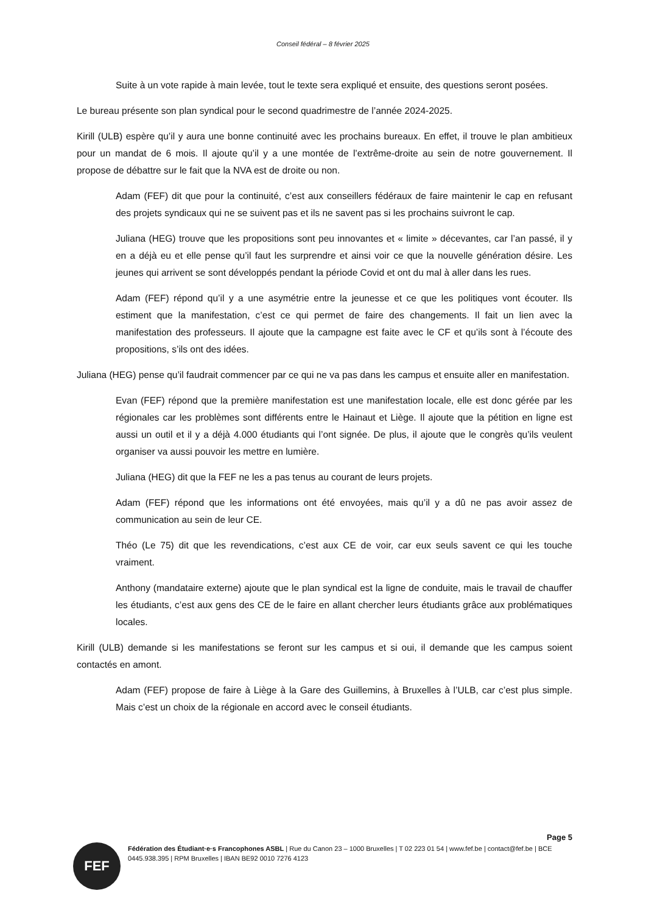Conseil fédéral – 8 février 2025
Suite à un vote rapide à main levée, tout le texte sera expliqué et ensuite, des questions seront posées.
Le bureau présente son plan syndical pour le second quadrimestre de l’année 2024-2025.
Kirill (ULB) espère qu’il y aura une bonne continuité avec les prochains bureaux. En effet, il trouve le plan ambitieux pour un mandat de 6 mois. Il ajoute qu’il y a une montée de l’extrême-droite au sein de notre gouvernement. Il propose de débattre sur le fait que la NVA est de droite ou non.
Adam (FEF) dit que pour la continuité, c’est aux conseillers fédéraux de faire maintenir le cap en refusant des projets syndicaux qui ne se suivent pas et ils ne savent pas si les prochains suivront le cap.
Juliana (HEG) trouve que les propositions sont peu innovantes et « limite » décevantes, car l’an passé, il y en a déjà eu et elle pense qu’il faut les surprendre et ainsi voir ce que la nouvelle génération désire. Les jeunes qui arrivent se sont développés pendant la période Covid et ont du mal à aller dans les rues.
Adam (FEF) répond qu’il y a une asymétrie entre la jeunesse et ce que les politiques vont écouter. Ils estiment que la manifestation, c’est ce qui permet de faire des changements. Il fait un lien avec la manifestation des professeurs. Il ajoute que la campagne est faite avec le CF et qu’ils sont à l’écoute des propositions, s’ils ont des idées.
Juliana (HEG) pense qu’il faudrait commencer par ce qui ne va pas dans les campus et ensuite aller en manifestation.
Evan (FEF) répond que la première manifestation est une manifestation locale, elle est donc gérée par les régionales car les problèmes sont différents entre le Hainaut et Liège. Il ajoute que la pétition en ligne est aussi un outil et il y a déjà 4.000 étudiants qui l’ont signée. De plus, il ajoute que le congrès qu’ils veulent organiser va aussi pouvoir les mettre en lumière.
Juliana (HEG) dit que la FEF ne les a pas tenus au courant de leurs projets.
Adam (FEF) répond que les informations ont été envoyées, mais qu’il y a dû ne pas avoir assez de communication au sein de leur CE.
Théo (Le 75) dit que les revendications, c’est aux CE de voir, car eux seuls savent ce qui les touche vraiment.
Anthony (mandataire externe) ajoute que le plan syndical est la ligne de conduite, mais le travail de chauffer les étudiants, c’est aux gens des CE de le faire en allant chercher leurs étudiants grâce aux problématiques locales.
Kirill (ULB) demande si les manifestations se feront sur les campus et si oui, il demande que les campus soient contactés en amont.
Adam (FEF) propose de faire à Liège à la Gare des Guillemins, à Bruxelles à l’ULB, car c’est plus simple. Mais c’est un choix de la régionale en accord avec le conseil étudiants.
Page 5
FEF
Fédération des Étudiant·e·s Francophones ASBL | Rue du Canon 23 – 1000 Bruxelles | T 02 223 01 54 | www.fef.be | contact@fef.be | BCE 0445.938.395 | RPM Bruxelles | IBAN BE92 0010 7276 4123